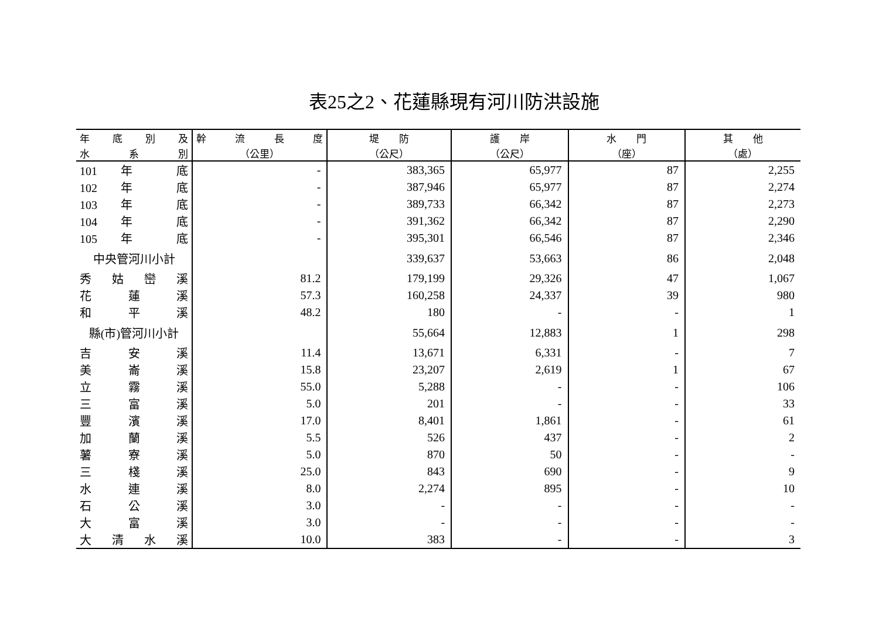表25之2、花蓮縣現有河川防洪設施
| 年 底 別 及 | 幹 流 長 度 | 堤 防 | 護 岸 | 水 門 | 其 他 |
| --- | --- | --- | --- | --- | --- |
| 水 系 別 | （公里） | （公尺） | （公尺） | （座） | （處） |
| 101 年 底 | - | 383,365 | 65,977 | 87 | 2,255 |
| 102 年 底 | - | 387,946 | 65,977 | 87 | 2,274 |
| 103 年 底 | - | 389,733 | 66,342 | 87 | 2,273 |
| 104 年 底 | - | 391,362 | 66,342 | 87 | 2,290 |
| 105 年 底 | - | 395,301 | 66,546 | 87 | 2,346 |
| 中央管河川小計 | | 339,637 | 53,663 | 86 | 2,048 |
| 秀 姑 巒 溪 | 81.2 | 179,199 | 29,326 | 47 | 1,067 |
| 花 蓮 溪 | 57.3 | 160,258 | 24,337 | 39 | 980 |
| 和 平 溪 | 48.2 | 180 | - | - | 1 |
| 縣(市)管河川小計 | | 55,664 | 12,883 | 1 | 298 |
| 吉 安 溪 | 11.4 | 13,671 | 6,331 | - | 7 |
| 美 崙 溪 | 15.8 | 23,207 | 2,619 | 1 | 67 |
| 立 霧 溪 | 55.0 | 5,288 | - | - | 106 |
| 三 富 溪 | 5.0 | 201 | - | - | 33 |
| 豐 濱 溪 | 17.0 | 8,401 | 1,861 | - | 61 |
| 加 蘭 溪 | 5.5 | 526 | 437 | - | 2 |
| 薯 寮 溪 | 5.0 | 870 | 50 | - | - |
| 三 棧 溪 | 25.0 | 843 | 690 | - | 9 |
| 水 連 溪 | 8.0 | 2,274 | 895 | - | 10 |
| 石 公 溪 | 3.0 | - | - | - | - |
| 大 富 溪 | 3.0 | - | - | - | - |
| 大 清 水 溪 | 10.0 | 383 | - | - | 3 |